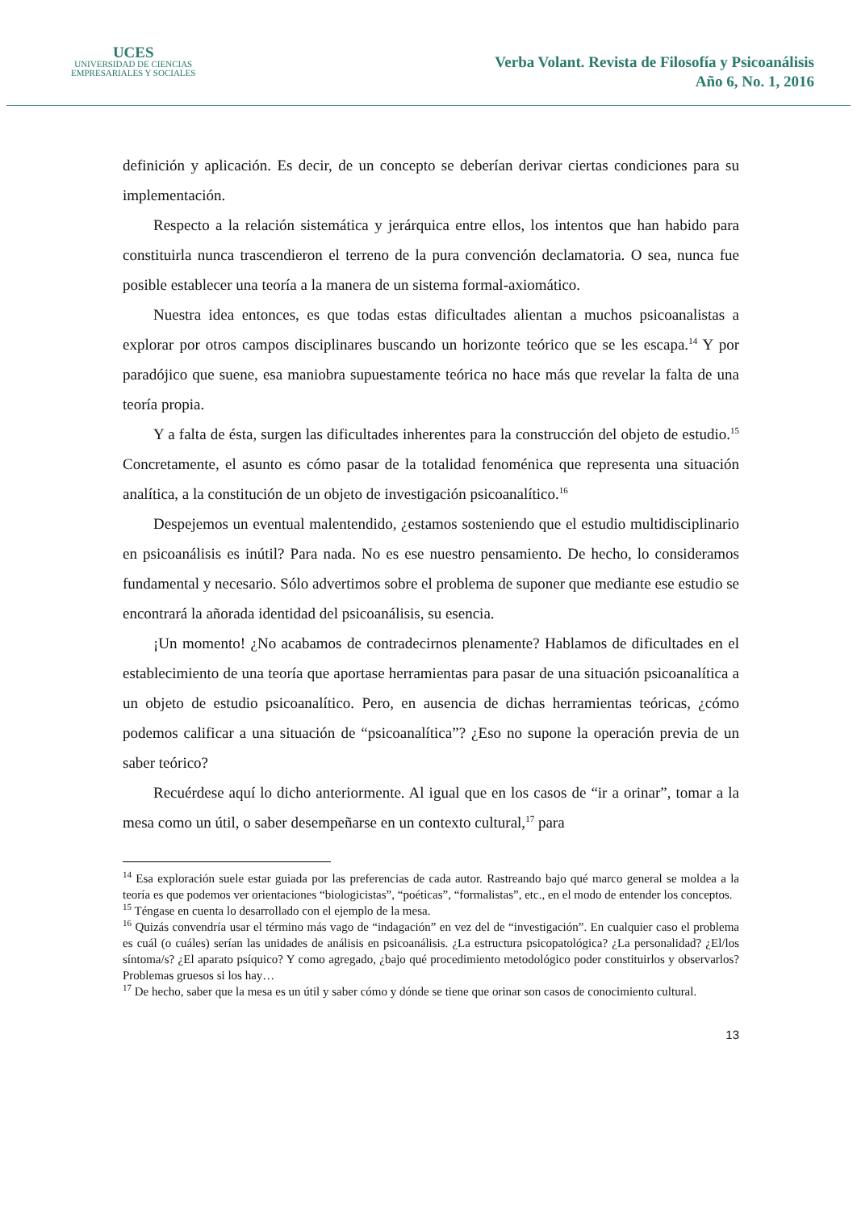UCES
UNIVERSIDAD DE CIENCIAS
EMPRESARIALES Y SOCIALES
Verba Volant. Revista de Filosofía y Psicoanálisis
Año 6, No. 1, 2016
definición y aplicación. Es decir, de un concepto se deberían derivar ciertas condiciones para su implementación.
Respecto a la relación sistemática y jerárquica entre ellos, los intentos que han habido para constituirla nunca trascendieron el terreno de la pura convención declamatoria. O sea, nunca fue posible establecer una teoría a la manera de un sistema formal-axiomático.
Nuestra idea entonces, es que todas estas dificultades alientan a muchos psicoanalistas a explorar por otros campos disciplinares buscando un horizonte teórico que se les escapa.<sup>14</sup> Y por paradójico que suene, esa maniobra supuestamente teórica no hace más que revelar la falta de una teoría propia.
Y a falta de ésta, surgen las dificultades inherentes para la construcción del objeto de estudio.<sup>15</sup> Concretamente, el asunto es cómo pasar de la totalidad fenoménica que representa una situación analítica, a la constitución de un objeto de investigación psicoanalítico.<sup>16</sup>
Despejemos un eventual malentendido, ¿estamos sosteniendo que el estudio multidisciplinario en psicoanálisis es inútil? Para nada. No es ese nuestro pensamiento. De hecho, lo consideramos fundamental y necesario. Sólo advertimos sobre el problema de suponer que mediante ese estudio se encontrará la añorada identidad del psicoanálisis, su esencia.
¡Un momento! ¿No acabamos de contradecirnos plenamente? Hablamos de dificultades en el establecimiento de una teoría que aportase herramientas para pasar de una situación psicoanalítica a un objeto de estudio psicoanalítico. Pero, en ausencia de dichas herramientas teóricas, ¿cómo podemos calificar a una situación de “psicoanalítica”? ¿Eso no supone la operación previa de un saber teórico?
Recuérdese aquí lo dicho anteriormente. Al igual que en los casos de “ir a orinar”, tomar a la mesa como un útil, o saber desempeñarse en un contexto cultural,<sup>17</sup> para
<sup>14</sup> Esa exploración suele estar guiada por las preferencias de cada autor. Rastreando bajo qué marco general se moldea a la teoría es que podemos ver orientaciones “biologicistas”, “poéticas”, “formalistas”, etc., en el modo de entender los conceptos.
<sup>15</sup> Téngase en cuenta lo desarrollado con el ejemplo de la mesa.
<sup>16</sup> Quizás convendría usar el término más vago de “indagación” en vez del de “investigación”. En cualquier caso el problema es cuál (o cuáles) serían las unidades de análisis en psicoanálisis. ¿La estructura psicopatológica? ¿La personalidad? ¿El/los síntoma/s? ¿El aparato psíquico? Y como agregado, ¿bajo qué procedimiento metodológico poder constituirlos y observarlos? Problemas gruesos si los hay…
<sup>17</sup> De hecho, saber que la mesa es un útil y saber cómo y dónde se tiene que orinar son casos de conocimiento cultural.
13